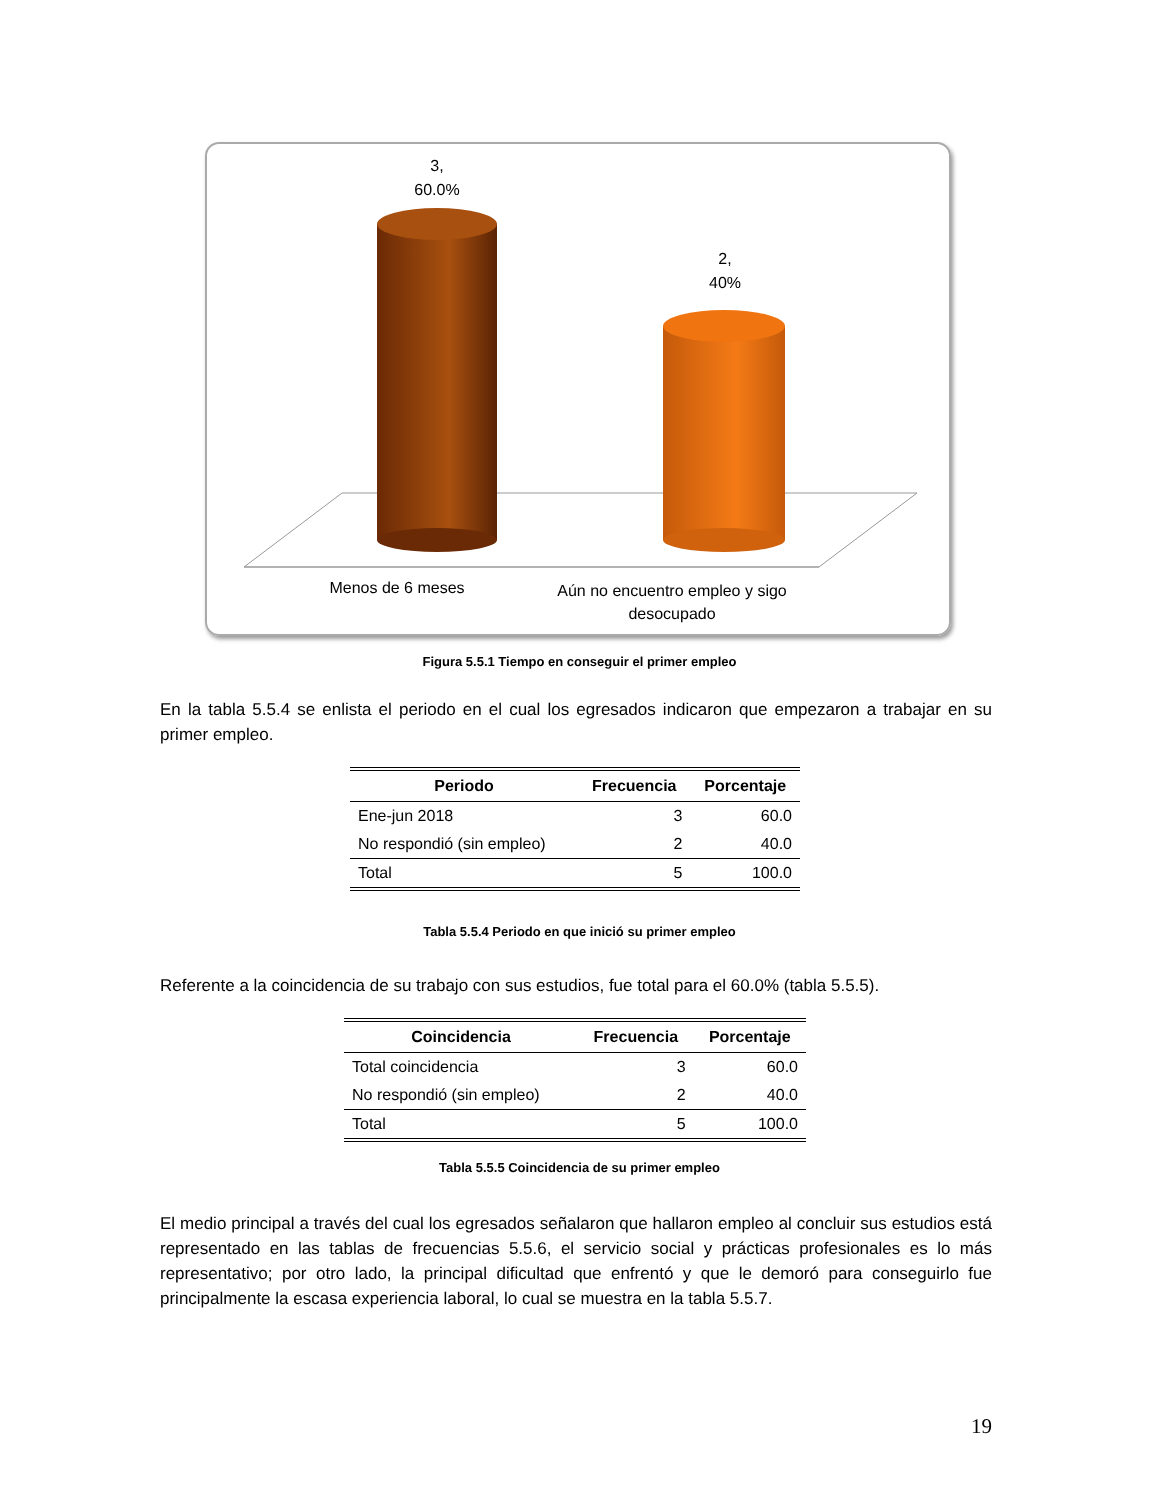3,
60.0%
2,
40%
Menos de 6 meses
Aún no encuentro empleo y sigo desocupado
Figura 5.5.1 Tiempo en conseguir el primer empleo
En la tabla 5.5.4 se enlista el periodo en el cual los egresados indicaron que empezaron a trabajar en su primer empleo.
| Periodo | Frecuencia | Porcentaje |
| --- | --- | --- |
| Ene-jun 2018 | 3 | 60.0 |
| No respondió (sin empleo) | 2 | 40.0 |
| Total | 5 | 100.0 |
Tabla 5.5.4 Periodo en que inició su primer empleo
Referente a la coincidencia de su trabajo con sus estudios, fue total para el 60.0% (tabla 5.5.5).
| Coincidencia | Frecuencia | Porcentaje |
| --- | --- | --- |
| Total coincidencia | 3 | 60.0 |
| No respondió (sin empleo) | 2 | 40.0 |
| Total | 5 | 100.0 |
Tabla 5.5.5 Coincidencia de su primer empleo
El medio principal a través del cual los egresados señalaron que hallaron empleo al concluir sus estudios está representado en las tablas de frecuencias 5.5.6, el servicio social y prácticas profesionales es lo más representativo; por otro lado, la principal dificultad que enfrentó y que le demoró para conseguirlo fue principalmente la escasa experiencia laboral, lo cual se muestra en la tabla 5.5.7.
19